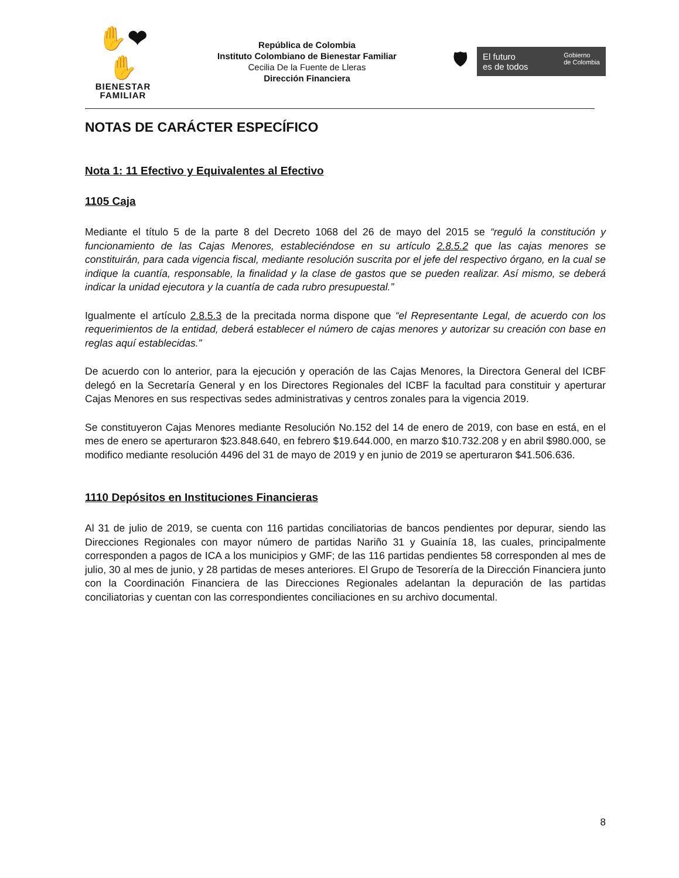✋❤✋
BIENESTAR
FAMILIAR
República de Colombia
Instituto Colombiano de Bienestar Familiar
Cecilia De la Fuente de Lleras
Dirección Financiera
🛡
El futuro
es de todos Gobierno
de Colombia
NOTAS DE CARÁCTER ESPECÍFICO
Nota 1: 11 Efectivo y Equivalentes al Efectivo
1105 Caja
Mediante el título 5 de la parte 8 del Decreto 1068 del 26 de mayo del 2015 se “reguló la constitución y funcionamiento de las Cajas Menores, estableciéndose en su artículo 2.8.5.2 que las cajas menores se constituirán, para cada vigencia fiscal, mediante resolución suscrita por el jefe del respectivo órgano, en la cual se indique la cuantía, responsable, la finalidad y la clase de gastos que se pueden realizar. Así mismo, se deberá indicar la unidad ejecutora y la cuantía de cada rubro presupuestal.”
Igualmente el artículo 2.8.5.3 de la precitada norma dispone que “el Representante Legal, de acuerdo con los requerimientos de la entidad, deberá establecer el número de cajas menores y autorizar su creación con base en reglas aquí establecidas.”
De acuerdo con lo anterior, para la ejecución y operación de las Cajas Menores, la Directora General del ICBF delegó en la Secretaría General y en los Directores Regionales del ICBF la facultad para constituir y aperturar Cajas Menores en sus respectivas sedes administrativas y centros zonales para la vigencia 2019.
Se constituyeron Cajas Menores mediante Resolución No.152 del 14 de enero de 2019, con base en está, en el mes de enero se aperturaron $23.848.640, en febrero $19.644.000, en marzo $10.732.208 y en abril $980.000, se modifico mediante resolución 4496 del 31 de mayo de 2019 y en junio de 2019 se aperturaron $41.506.636.
1110 Depósitos en Instituciones Financieras
Al 31 de julio de 2019, se cuenta con 116 partidas conciliatorias de bancos pendientes por depurar, siendo las Direcciones Regionales con mayor número de partidas Nariño 31 y Guainía 18, las cuales, principalmente corresponden a pagos de ICA a los municipios y GMF; de las 116 partidas pendientes 58 corresponden al mes de julio, 30 al mes de junio, y 28 partidas de meses anteriores. El Grupo de Tesorería de la Dirección Financiera junto con la Coordinación Financiera de las Direcciones Regionales adelantan la depuración de las partidas conciliatorias y cuentan con las correspondientes conciliaciones en su archivo documental.
8